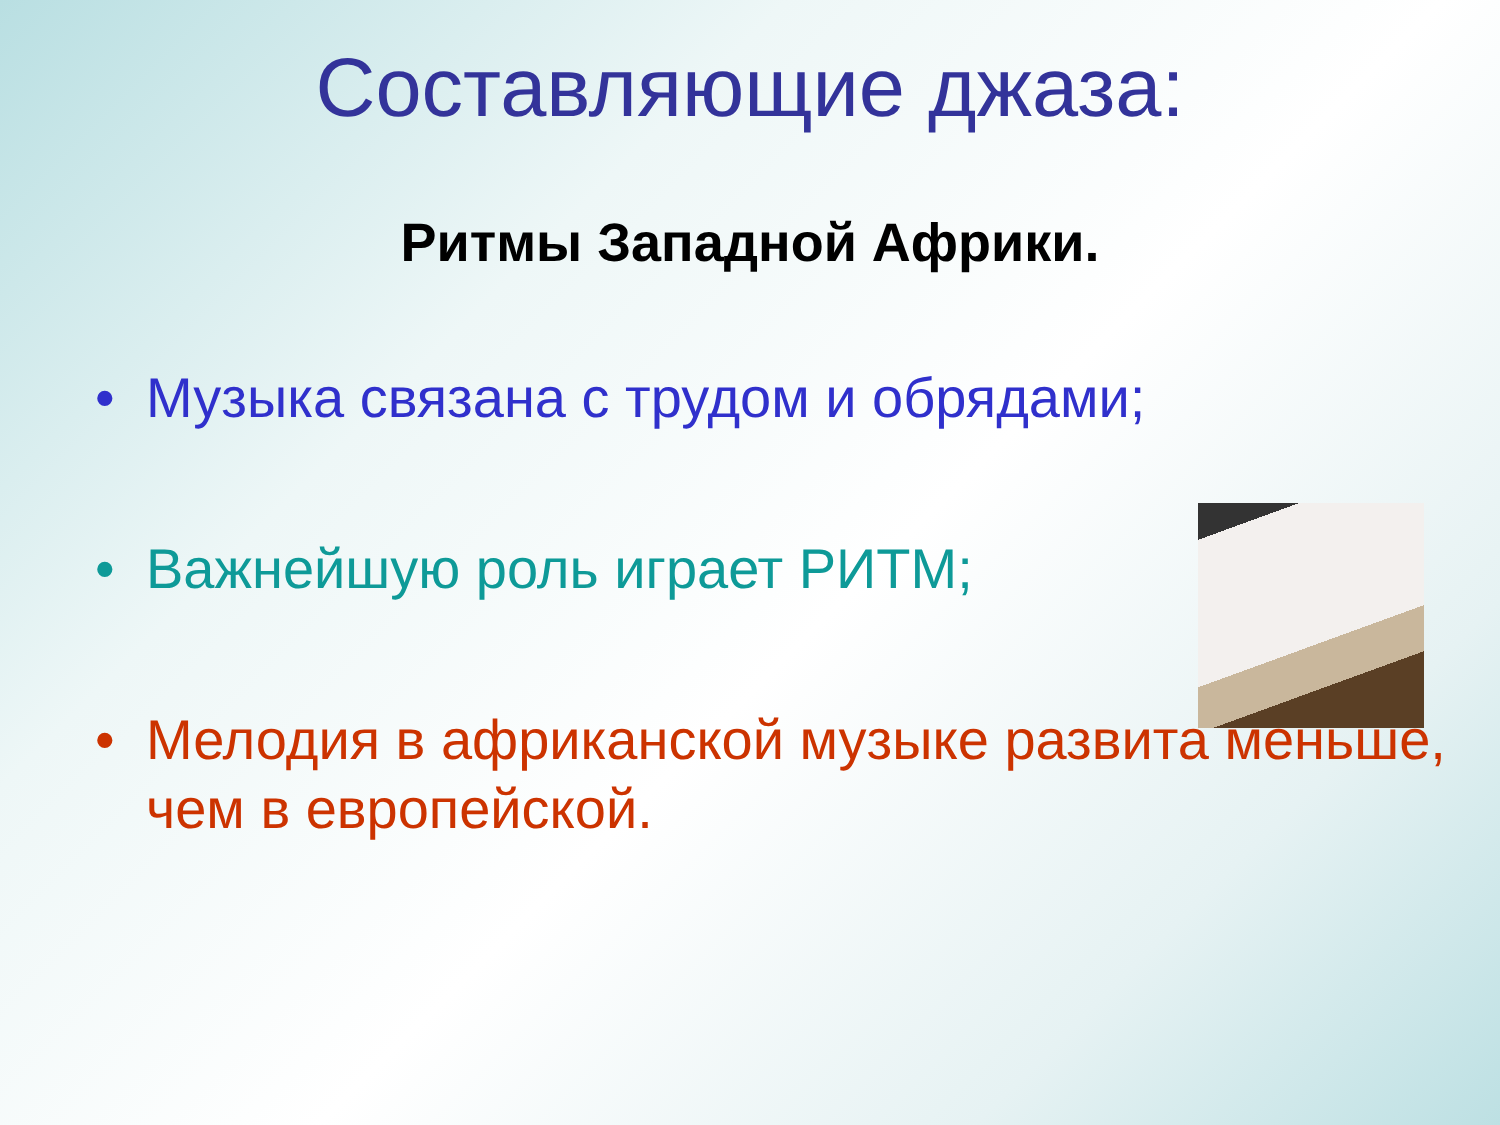Составляющие джаза:
Ритмы Западной Африки.
• Музыка связана с трудом и обрядами;
• Важнейшую роль играет РИТМ;
• Мелодия в африканской музыке развита меньше, чем в европейской.